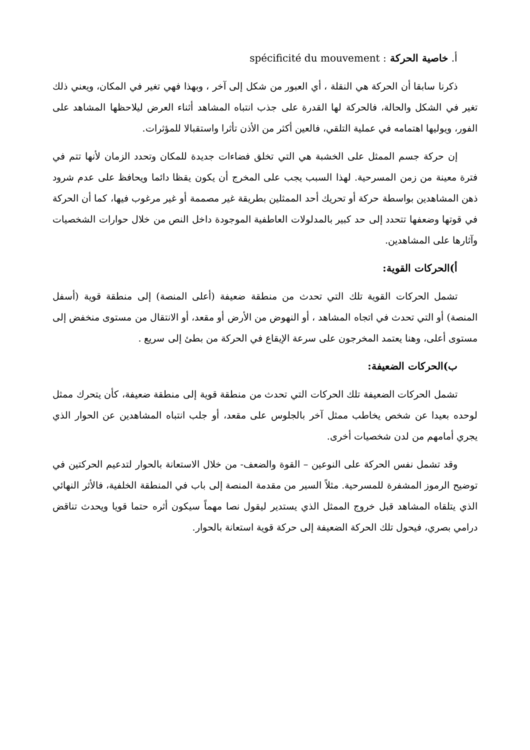أ. خاصية الحركة spécificité du mouvement :
ذكرنا سابقا أن الحركة هي النقلة ، أي العبور من شكل إلى آخر ، وبهذا فهي تغير في المكان، ويعني ذلك تغير في الشكل والحالة، فالحركة لها القدرة على جذب انتباه المشاهد أثناء العرض ليلاحظها المشاهد على الفور، ويوليها اهتمامه في عملية التلقي، فالعين أكثر من الأذن تأثرا واستقبالا للمؤثرات.
إن حركة جسم الممثل على الخشبة هي التي تخلق فضاءات جديدة للمكان وتحدد الزمان لأنها تتم في فترة معينة من زمن المسرحية. لهذا السبب يجب على المخرج أن يكون يقظا دائما ويحافظ على عدم شرود ذهن المشاهدين بواسطة حركة أو تحريك أحد الممثلين بطريقة غير مصممة أو غير مرغوب فيها، كما أن الحركة في قوتها وضعفها تتحدد إلى حد كبير بالمدلولات العاطفية الموجودة داخل النص من خلال حوارات الشخصيات وآثارها على المشاهدين.
أ)الحركات القوية:
تشمل الحركات القوية تلك التي تحدث من منطقة ضعيفة (أعلى المنصة) إلى منطقة قوية (أسفل المنصة) أو التي تحدث في اتجاه المشاهد ، أو النهوض من الأرض أو مقعد، أو الانتقال من مستوى منخفض إلى مستوى أعلى، وهنا يعتمد المخرجون على سرعة الإيقاع في الحركة من بطئ إلى سريع .
ب)الحركات الضعيفة:
تشمل الحركات الضعيفة تلك الحركات التي تحدث من منطقة قوية إلى منطقة ضعيفة، كأن يتحرك ممثل لوحده بعيدا عن شخص يخاطب ممثل آخر بالجلوس على مقعد، أو جلب انتباه المشاهدين عن الحوار الذي يجري أمامهم من لدن شخصيات أخرى.
وقد تشمل نفس الحركة على النوعين – القوة والضعف- من خلال الاستعانة بالحوار لتدعيم الحركتين في توضيح الرموز المشفرة للمسرحية. مثلاً السير من مقدمة المنصة إلى باب في المنطقة الخلفية، فالأثر النهائي الذي يتلقاه المشاهد قبل خروج الممثل الذي يستدير ليقول نصا مهماً سيكون أثره حتما قويا ويحدث تناقض درامي بصري، فيحول تلك الحركة الضعيفة إلى حركة قوية استعانة بالحوار.